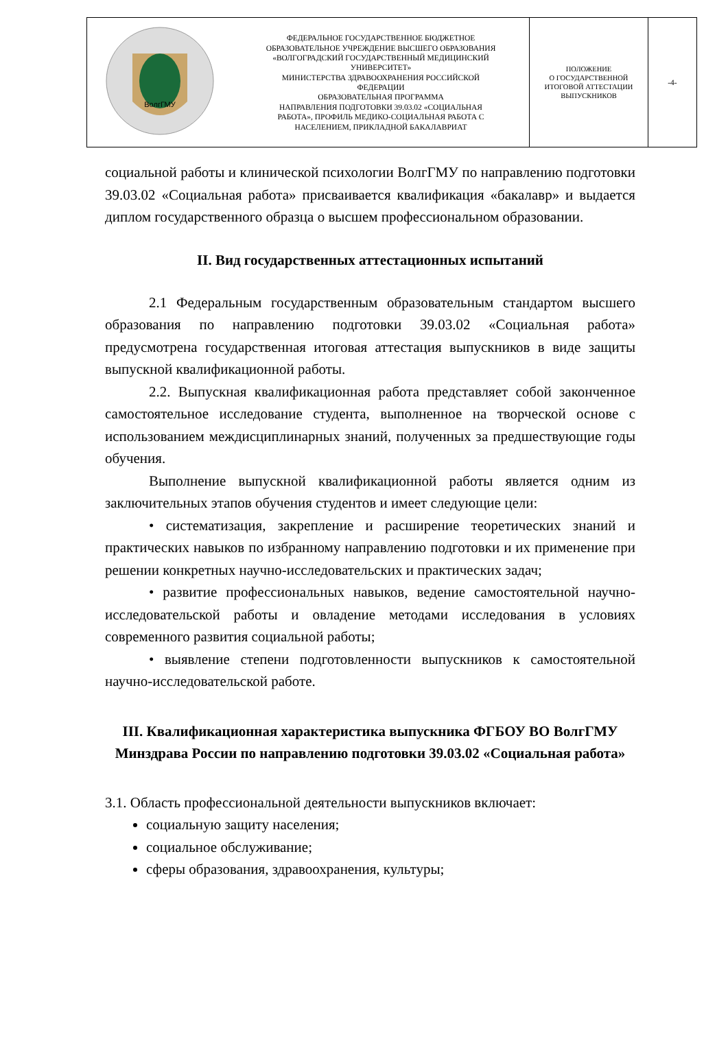| ВолгГМУ | ФЕДЕРАЛЬНОЕ ГОСУДАРСТВЕННОЕ БЮДЖЕТНОЕ ОБРАЗОВАТЕЛЬНОЕ УЧРЕЖДЕНИЕ ВЫСШЕГО ОБРАЗОВАНИЯ «ВОЛГОГРАДСКИЙ ГОСУДАРСТВЕННЫЙ МЕДИЦИНСКИЙ УНИВЕРСИТЕТ» МИНИСТЕРСТВА ЗДРАВООХРАНЕНИЯ РОССИЙСКОЙ ФЕДЕРАЦИИ ОБРАЗОВАТЕЛЬНАЯ ПРОГРАММА НАПРАВЛЕНИЯ ПОДГОТОВКИ 39.03.02 «СОЦИАЛЬНАЯ РАБОТА», ПРОФИЛЬ МЕДИКО-СОЦИАЛЬНАЯ РАБОТА С НАСЕЛЕНИЕМ, ПРИКЛАДНОЙ БАКАЛАВРИАТ | ПОЛОЖЕНИЕ О ГОСУДАРСТВЕННОЙ ИТОГОВОЙ АТТЕСТАЦИИ ВЫПУСКНИКОВ | -4- |
социальной работы и клинической психологии ВолгГМУ по направлению подготовки 39.03.02 «Социальная работа» присваивается квалификация «бакалавр» и выдается диплом государственного образца о высшем профессиональном образовании.
II. Вид государственных аттестационных испытаний
2.1 Федеральным государственным образовательным стандартом высшего образования по направлению подготовки 39.03.02 «Социальная работа» предусмотрена государственная итоговая аттестация выпускников в виде защиты выпускной квалификационной работы.
2.2. Выпускная квалификационная работа представляет собой законченное самостоятельное исследование студента, выполненное на творческой основе с использованием междисциплинарных знаний, полученных за предшествующие годы обучения.
Выполнение выпускной квалификационной работы является одним из заключительных этапов обучения студентов и имеет следующие цели:
• систематизация, закрепление и расширение теоретических знаний и практических навыков по избранному направлению подготовки и их применение при решении конкретных научно-исследовательских и практических задач;
• развитие профессиональных навыков, ведение самостоятельной научно-исследовательской работы и овладение методами исследования в условиях современного развития социальной работы;
• выявление степени подготовленности выпускников к самостоятельной научно-исследовательской работе.
III. Квалификационная характеристика выпускника ФГБОУ ВО ВолгГМУ Минздрава России по направлению подготовки 39.03.02 «Социальная работа»
3.1. Область профессиональной деятельности выпускников включает:
социальную защиту населения;
социальное обслуживание;
сферы образования, здравоохранения, культуры;